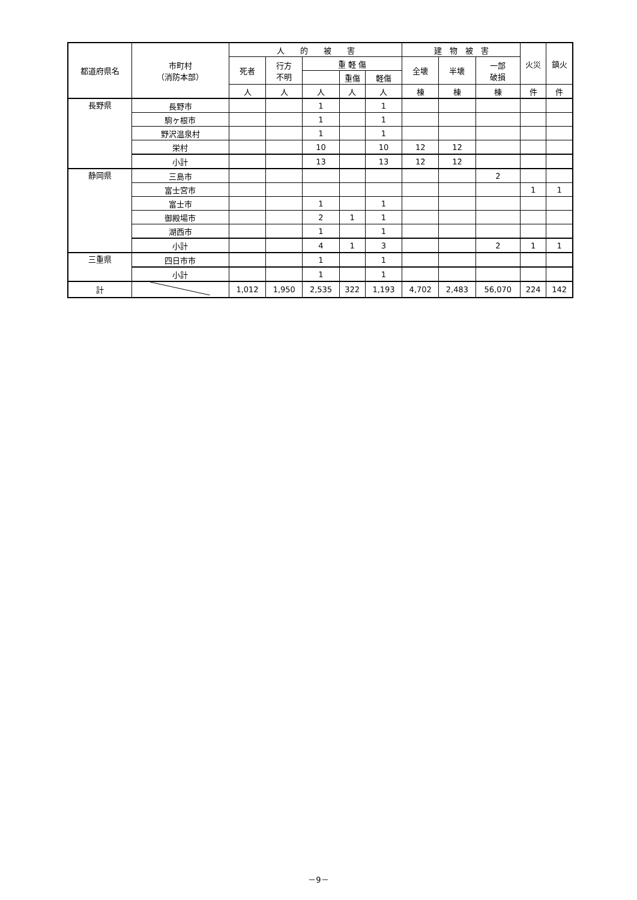| 都道府県名 | 市町村 （消防本部） | 人 的 被 害 | | | | | 建 物 被 害 | | | 火災 | 鎮火 |
| --- | --- | --- | --- | --- | --- | --- | --- | --- | --- | --- | --- |
| | | 死者 | 行方 不明 | 重 軽 傷 | | | 全壊 | 半壊 | 一部 破損 | | |
| | | | | | 重傷 | 軽傷 | | | | | |
| | | 人 | 人 | 人 | 人 | 人 | 棟 | 棟 | 棟 | 件 | 件 |
| 長野県 | 長野市 | | | 1 | | 1 | | | | | |
| | 駒ヶ根市 | | | 1 | | 1 | | | | | |
| | 野沢温泉村 | | | 1 | | 1 | | | | | |
| | 栄村 | | | 10 | | 10 | 12 | 12 | | | |
| | 小計 | | | 13 | | 13 | 12 | 12 | | | |
| 静岡県 | 三島市 | | | | | | | | 2 | | |
| | 富士宮市 | | | | | | | | | 1 | 1 |
| | 富士市 | | | 1 | | 1 | | | | | |
| | 御殿場市 | | | 2 | 1 | 1 | | | | | |
| | 湖西市 | | | 1 | | 1 | | | | | |
| | 小計 | | | 4 | 1 | 3 | | | 2 | 1 | 1 |
| 三重県 | 四日市市 | | | 1 | | 1 | | | | | |
| | 小計 | | | 1 | | 1 | | | | | |
| 計 | | 1,012 | 1,950 | 2,535 | 322 | 1,193 | 4,702 | 2,483 | 56,070 | 224 | 142 |
－9－